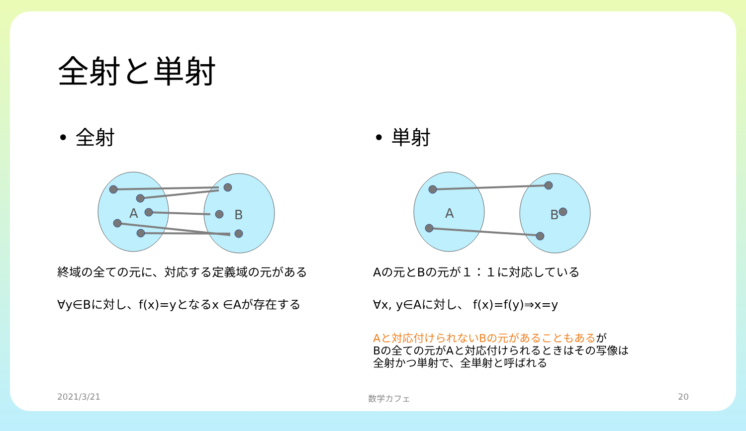全射と単射
• 全射
A
B
終域の全ての元に、対応する定義域の元がある
∀y∈Bに対し、f(x)=yとなるx ∈Aが存在する
• 単射
A
B
Aの元とBの元が１：１に対応している
∀x, y∈Aに対し、 f(x)=f(y)⇒x=y
Aと対応付けられないBの元があることもあるが
Bの全ての元がAと対応付けられるときはその写像は
全射かつ単射で、全単射と呼ばれる
2021/3/21 数学カフェ 20